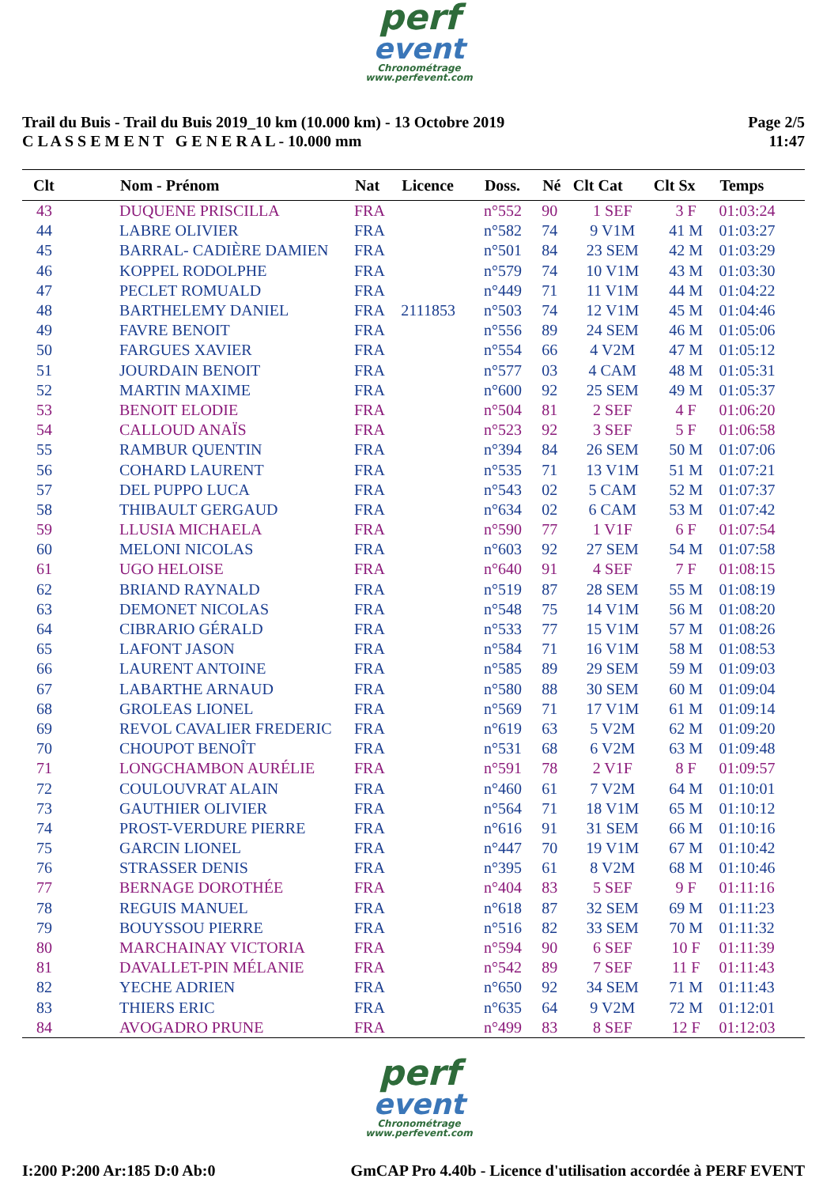perf
event
Chronométrage
www.perfevent.com
Trail du Buis - Trail du Buis 2019_10 km (10.000 km) - 13 Octobre 2019
C L A S S E M E N T G E N E R A L - 10.000 mm
Page 2/5
11:47
| Clt | Nom - Prénom | Nat | Licence | Doss. | Né | Clt Cat | Clt Sx | Temps |
| --- | --- | --- | --- | --- | --- | --- | --- | --- |
| 43 | DUQUENE PRISCILLA | FRA | | n°552 | 90 | 1 SEF | 3 F | 01:03:24 |
| 44 | LABRE OLIVIER | FRA | | n°582 | 74 | 9 V1M | 41 M | 01:03:27 |
| 45 | BARRAL- CADIÈRE DAMIEN | FRA | | n°501 | 84 | 23 SEM | 42 M | 01:03:29 |
| 46 | KOPPEL RODOLPHE | FRA | | n°579 | 74 | 10 V1M | 43 M | 01:03:30 |
| 47 | PECLET ROMUALD | FRA | | n°449 | 71 | 11 V1M | 44 M | 01:04:22 |
| 48 | BARTHELEMY DANIEL | FRA | 2111853 | n°503 | 74 | 12 V1M | 45 M | 01:04:46 |
| 49 | FAVRE BENOIT | FRA | | n°556 | 89 | 24 SEM | 46 M | 01:05:06 |
| 50 | FARGUES XAVIER | FRA | | n°554 | 66 | 4 V2M | 47 M | 01:05:12 |
| 51 | JOURDAIN BENOIT | FRA | | n°577 | 03 | 4 CAM | 48 M | 01:05:31 |
| 52 | MARTIN MAXIME | FRA | | n°600 | 92 | 25 SEM | 49 M | 01:05:37 |
| 53 | BENOIT ELODIE | FRA | | n°504 | 81 | 2 SEF | 4 F | 01:06:20 |
| 54 | CALLOUD ANAÏS | FRA | | n°523 | 92 | 3 SEF | 5 F | 01:06:58 |
| 55 | RAMBUR QUENTIN | FRA | | n°394 | 84 | 26 SEM | 50 M | 01:07:06 |
| 56 | COHARD LAURENT | FRA | | n°535 | 71 | 13 V1M | 51 M | 01:07:21 |
| 57 | DEL PUPPO LUCA | FRA | | n°543 | 02 | 5 CAM | 52 M | 01:07:37 |
| 58 | THIBAULT GERGAUD | FRA | | n°634 | 02 | 6 CAM | 53 M | 01:07:42 |
| 59 | LLUSIA MICHAELA | FRA | | n°590 | 77 | 1 V1F | 6 F | 01:07:54 |
| 60 | MELONI NICOLAS | FRA | | n°603 | 92 | 27 SEM | 54 M | 01:07:58 |
| 61 | UGO HELOISE | FRA | | n°640 | 91 | 4 SEF | 7 F | 01:08:15 |
| 62 | BRIAND RAYNALD | FRA | | n°519 | 87 | 28 SEM | 55 M | 01:08:19 |
| 63 | DEMONET NICOLAS | FRA | | n°548 | 75 | 14 V1M | 56 M | 01:08:20 |
| 64 | CIBRARIO GÉRALD | FRA | | n°533 | 77 | 15 V1M | 57 M | 01:08:26 |
| 65 | LAFONT JASON | FRA | | n°584 | 71 | 16 V1M | 58 M | 01:08:53 |
| 66 | LAURENT ANTOINE | FRA | | n°585 | 89 | 29 SEM | 59 M | 01:09:03 |
| 67 | LABARTHE ARNAUD | FRA | | n°580 | 88 | 30 SEM | 60 M | 01:09:04 |
| 68 | GROLEAS LIONEL | FRA | | n°569 | 71 | 17 V1M | 61 M | 01:09:14 |
| 69 | REVOL CAVALIER FREDERIC | FRA | | n°619 | 63 | 5 V2M | 62 M | 01:09:20 |
| 70 | CHOUPOT BENOÎT | FRA | | n°531 | 68 | 6 V2M | 63 M | 01:09:48 |
| 71 | LONGCHAMBON AURÉLIE | FRA | | n°591 | 78 | 2 V1F | 8 F | 01:09:57 |
| 72 | COULOUVRAT ALAIN | FRA | | n°460 | 61 | 7 V2M | 64 M | 01:10:01 |
| 73 | GAUTHIER OLIVIER | FRA | | n°564 | 71 | 18 V1M | 65 M | 01:10:12 |
| 74 | PROST-VERDURE PIERRE | FRA | | n°616 | 91 | 31 SEM | 66 M | 01:10:16 |
| 75 | GARCIN LIONEL | FRA | | n°447 | 70 | 19 V1M | 67 M | 01:10:42 |
| 76 | STRASSER DENIS | FRA | | n°395 | 61 | 8 V2M | 68 M | 01:10:46 |
| 77 | BERNAGE DOROTHÉE | FRA | | n°404 | 83 | 5 SEF | 9 F | 01:11:16 |
| 78 | REGUIS MANUEL | FRA | | n°618 | 87 | 32 SEM | 69 M | 01:11:23 |
| 79 | BOUYSSOU PIERRE | FRA | | n°516 | 82 | 33 SEM | 70 M | 01:11:32 |
| 80 | MARCHAINAY VICTORIA | FRA | | n°594 | 90 | 6 SEF | 10 F | 01:11:39 |
| 81 | DAVALLET-PIN MÉLANIE | FRA | | n°542 | 89 | 7 SEF | 11 F | 01:11:43 |
| 82 | YECHE ADRIEN | FRA | | n°650 | 92 | 34 SEM | 71 M | 01:11:43 |
| 83 | THIERS ERIC | FRA | | n°635 | 64 | 9 V2M | 72 M | 01:12:01 |
| 84 | AVOGADRO PRUNE | FRA | | n°499 | 83 | 8 SEF | 12 F | 01:12:03 |
perf
event
Chronométrage
www.perfevent.com
I:200 P:200 Ar:185 D:0 Ab:0 GmCAP Pro 4.40b - Licence d'utilisation accordée à PERF EVENT